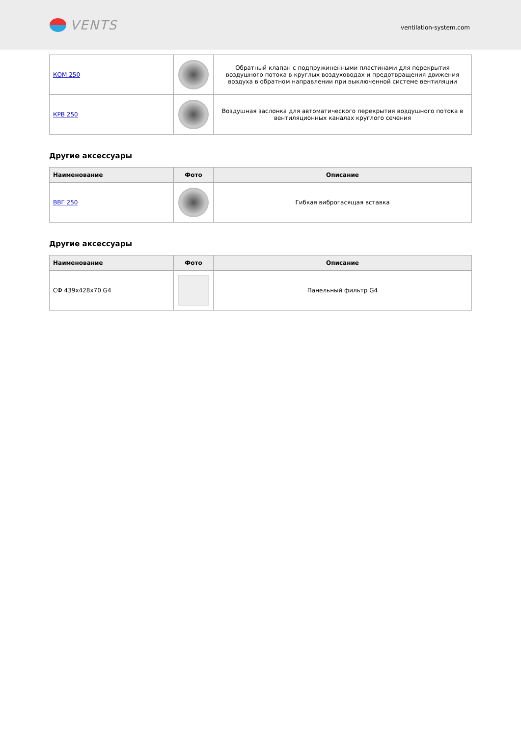VENTS
ventilation-system.com
| КОМ 250 | | Обратный клапан с подпружиненными пластинами для перекрытия воздушного потока в круглых воздуховодах и предотвращения движения воздуха в обратном направлении при выключенной системе вентиляции |
| КРВ 250 | | Воздушная заслонка для автоматического перекрытия воздушного потока в вентиляционных каналах круглого сечения |
Другие аксессуары
| Наименование | Фото | Описание |
| --- | --- | --- |
| ВВГ 250 | | Гибкая виброгасящая вставка |
Другие аксессуары
| Наименование | Фото | Описание |
| --- | --- | --- |
| СФ 439x428x70 G4 | | Панельный фильтр G4 |